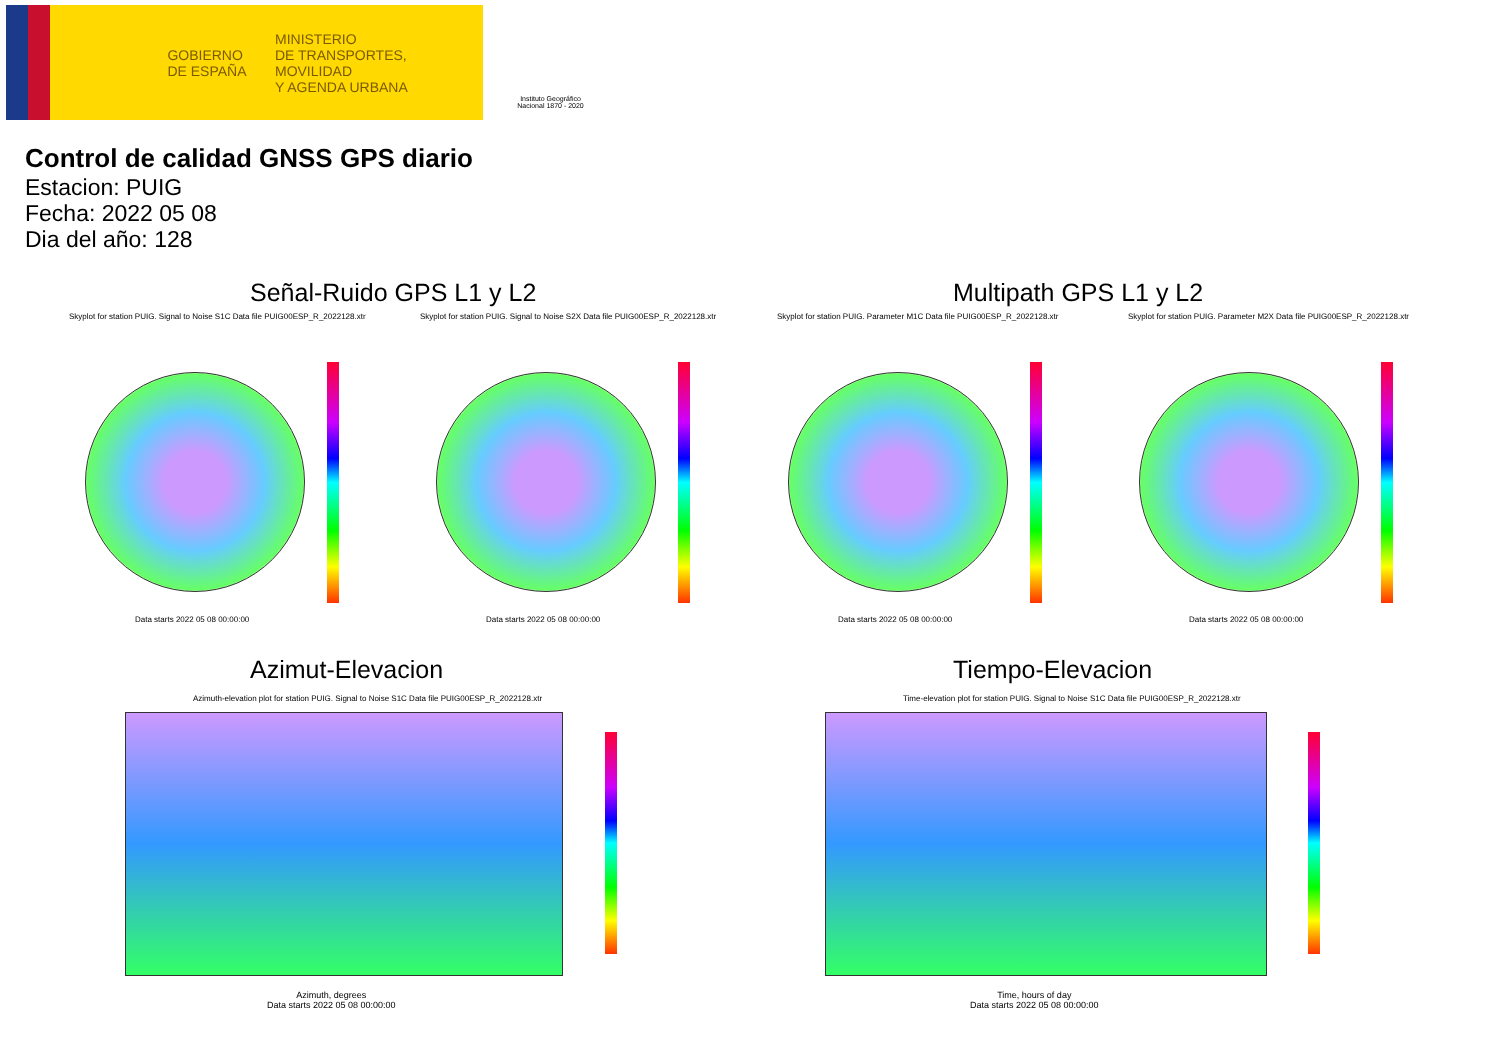GOBIERNO
DE ESPAÑA
MINISTERIO
DE TRANSPORTES, MOVILIDAD
Y AGENDA URBANA
Instituto Geográfico
Nacional 1870 - 2020
Control de calidad GNSS GPS diario
Estacion: PUIG
Fecha: 2022 05 08
Dia del año: 128
Señal-Ruido GPS L1 y L2 Multipath GPS L1 y L2
Skyplot for station PUIG. Signal to Noise S1C Data file PUIG00ESP_R_2022128.xtr
Skyplot for station PUIG. Signal to Noise S2X Data file PUIG00ESP_R_2022128.xtr
Skyplot for station PUIG. Parameter M1C Data file PUIG00ESP_R_2022128.xtr
Skyplot for station PUIG. Parameter M2X Data file PUIG00ESP_R_2022128.xtr
Data starts 2022 05 08 00:00:00
Data starts 2022 05 08 00:00:00
Data starts 2022 05 08 00:00:00
Data starts 2022 05 08 00:00:00
Azimut-Elevacion Tiempo-Elevacion
Azimuth-elevation plot for station PUIG. Signal to Noise S1C Data file PUIG00ESP_R_2022128.xtr
Time-elevation plot for station PUIG. Signal to Noise S1C Data file PUIG00ESP_R_2022128.xtr
Azimuth, degrees
Data starts 2022 05 08 00:00:00
Time, hours of day
Data starts 2022 05 08 00:00:00